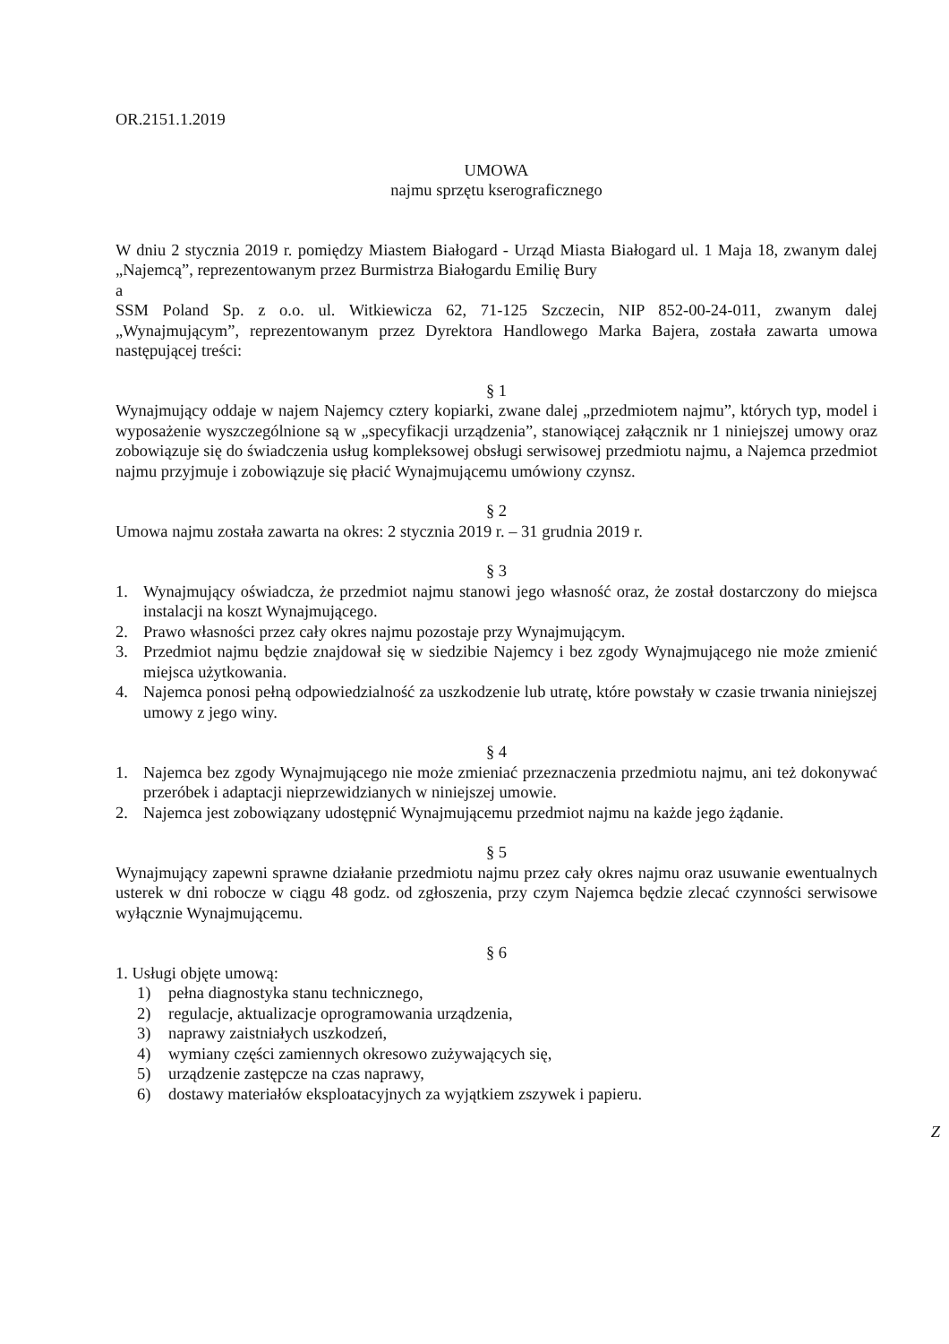OR.2151.1.2019
UMOWA
najmu sprzętu kserograficznego
W dniu 2 stycznia 2019 r. pomiędzy Miastem Białogard - Urząd Miasta Białogard ul. 1 Maja 18, zwanym dalej „Najemcą”, reprezentowanym przez Burmistrza Białogardu Emilię Bury
a
SSM Poland Sp. z o.o. ul. Witkiewicza 62, 71-125 Szczecin, NIP 852-00-24-011, zwanym dalej „Wynajmującym”, reprezentowanym przez Dyrektora Handlowego Marka Bajera, została zawarta umowa następującej treści:
§ 1
Wynajmujący oddaje w najem Najemcy cztery kopiarki, zwane dalej „przedmiotem najmu”, których typ, model i wyposażenie wyszczególnione są w „specyfikacji urządzenia”, stanowiącej załącznik nr 1 niniejszej umowy oraz zobowiązuje się do świadczenia usług kompleksowej obsługi serwisowej przedmiotu najmu, a Najemca przedmiot najmu przyjmuje i zobowiązuje się płacić Wynajmującemu umówiony czynsz.
§ 2
Umowa najmu została zawarta na okres: 2 stycznia 2019 r. – 31 grudnia 2019 r.
§ 3
1. Wynajmujący oświadcza, że przedmiot najmu stanowi jego własność oraz, że został dostarczony do miejsca instalacji na koszt Wynajmującego.
2. Prawo własności przez cały okres najmu pozostaje przy Wynajmującym.
3. Przedmiot najmu będzie znajdował się w siedzibie Najemcy i bez zgody Wynajmującego nie może zmienić miejsca użytkowania.
4. Najemca ponosi pełną odpowiedzialność za uszkodzenie lub utratę, które powstały w czasie trwania niniejszej umowy z jego winy.
§ 4
1. Najemca bez zgody Wynajmującego nie może zmieniać przeznaczenia przedmiotu najmu, ani też dokonywać przeróbek i adaptacji nieprzewidzianych w niniejszej umowie.
2. Najemca jest zobowiązany udostępnić Wynajmującemu przedmiot najmu na każde jego żądanie.
§ 5
Wynajmujący zapewni sprawne działanie przedmiotu najmu przez cały okres najmu oraz usuwanie ewentualnych usterek w dni robocze w ciągu 48 godz. od zgłoszenia, przy czym Najemca będzie zlecać czynności serwisowe wyłącznie Wynajmującemu.
§ 6
1. Usługi objęte umową:
1) pełna diagnostyka stanu technicznego,
2) regulacje, aktualizacje oprogramowania urządzenia,
3) naprawy zaistniałych uszkodzeń,
4) wymiany części zamiennych okresowo zużywających się,
5) urządzenie zastępcze na czas naprawy,
6) dostawy materiałów eksploatacyjnych za wyjątkiem zszywek i papieru.
Z